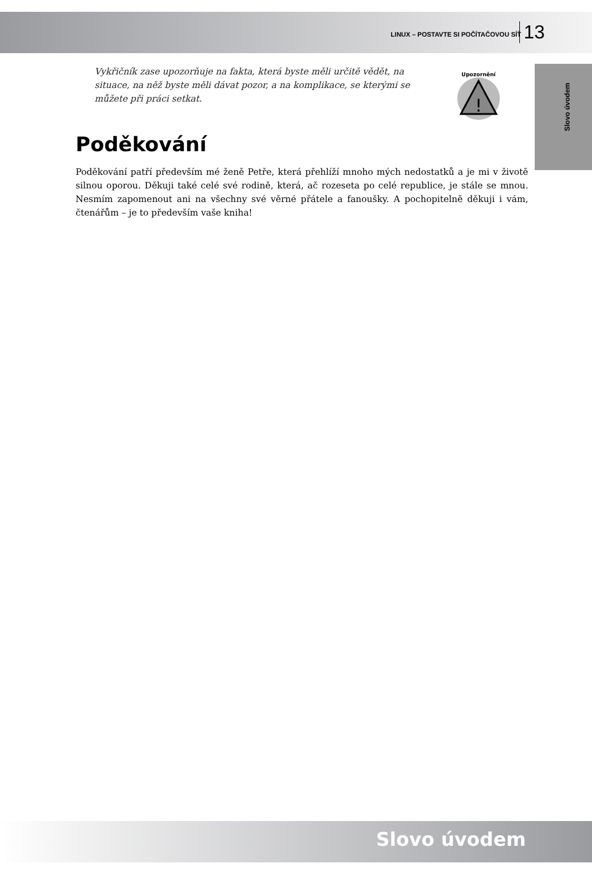LINUX – POSTAVTE SI POČÍTAČOVOU SÍŤ 13
Slovo úvodem
Vykřičník zase upozorňuje na fakta, která byste měli určitě vědět, na situace, na něž byste měli dávat pozor, a na komplikace, se kterými se můžete při práci setkat.
!
Upozornění
Poděkování
Poděkování patří především mé ženě Petře, která přehlíží mnoho mých nedostatků a je mi v životě silnou oporou. Děkuji také celé své rodině, která, ač rozeseta po celé republice, je stále se mnou. Nesmím zapomenout ani na všechny své věrné přátele a fanoušky. A pochopitelně děkuji i vám, čtenářům – je to především vaše kniha!
Slovo úvodem